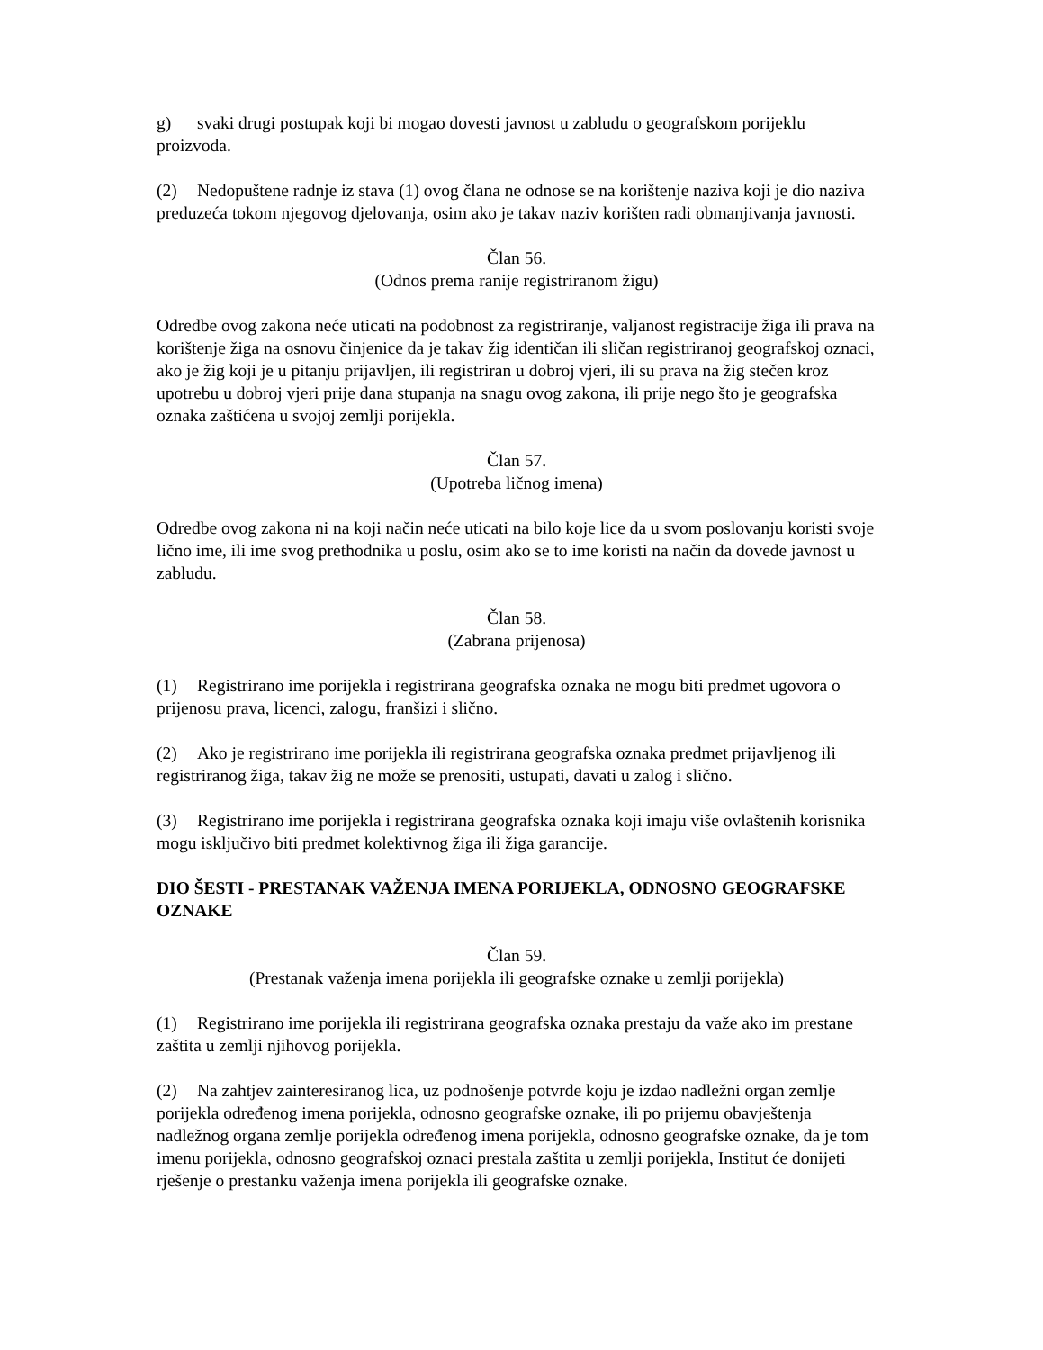g) svaki drugi postupak koji bi mogao dovesti javnost u zabludu o geografskom porijeklu proizvoda.
(2) Nedopuštene radnje iz stava (1) ovog člana ne odnose se na korištenje naziva koji je dio naziva preduzeća tokom njegovog djelovanja, osim ako je takav naziv korišten radi obmanjivanja javnosti.
Član 56.
(Odnos prema ranije registriranom žigu)
Odredbe ovog zakona neće uticati na podobnost za registriranje, valjanost registracije žiga ili prava na korištenje žiga na osnovu činjenice da je takav žig identičan ili sličan registriranoj geografskoj oznaci, ako je žig koji je u pitanju prijavljen, ili registriran u dobroj vjeri, ili su prava na žig stečen kroz upotrebu u dobroj vjeri prije dana stupanja na snagu ovog zakona, ili prije nego što je geografska oznaka zaštićena u svojoj zemlji porijekla.
Član 57.
(Upotreba ličnog imena)
Odredbe ovog zakona ni na koji način neće uticati na bilo koje lice da u svom poslovanju koristi svoje lično ime, ili ime svog prethodnika u poslu, osim ako se to ime koristi na način da dovede javnost u zabludu.
Član 58.
(Zabrana prijenosa)
(1) Registrirano ime porijekla i registrirana geografska oznaka ne mogu biti predmet ugovora o prijenosu prava, licenci, zalogu, franšizi i slično.
(2) Ako je registrirano ime porijekla ili registrirana geografska oznaka predmet prijavljenog ili registriranog žiga, takav žig ne može se prenositi, ustupati, davati u zalog i slično.
(3) Registrirano ime porijekla i registrirana geografska oznaka koji imaju više ovlaštenih korisnika mogu isključivo biti predmet kolektivnog žiga ili žiga garancije.
DIO ŠESTI - PRESTANAK VAŽENJA IMENA PORIJEKLA, ODNOSNO GEOGRAFSKE OZNAKE
Član 59.
(Prestanak važenja imena porijekla ili geografske oznake u zemlji porijekla)
(1) Registrirano ime porijekla ili registrirana geografska oznaka prestaju da važe ako im prestane zaštita u zemlji njihovog porijekla.
(2) Na zahtjev zainteresiranog lica, uz podnošenje potvrde koju je izdao nadležni organ zemlje porijekla određenog imena porijekla, odnosno geografske oznake, ili po prijemu obavještenja nadležnog organa zemlje porijekla određenog imena porijekla, odnosno geografske oznake, da je tom imenu porijekla, odnosno geografskoj oznaci prestala zaštita u zemlji porijekla, Institut će donijeti rješenje o prestanku važenja imena porijekla ili geografske oznake.